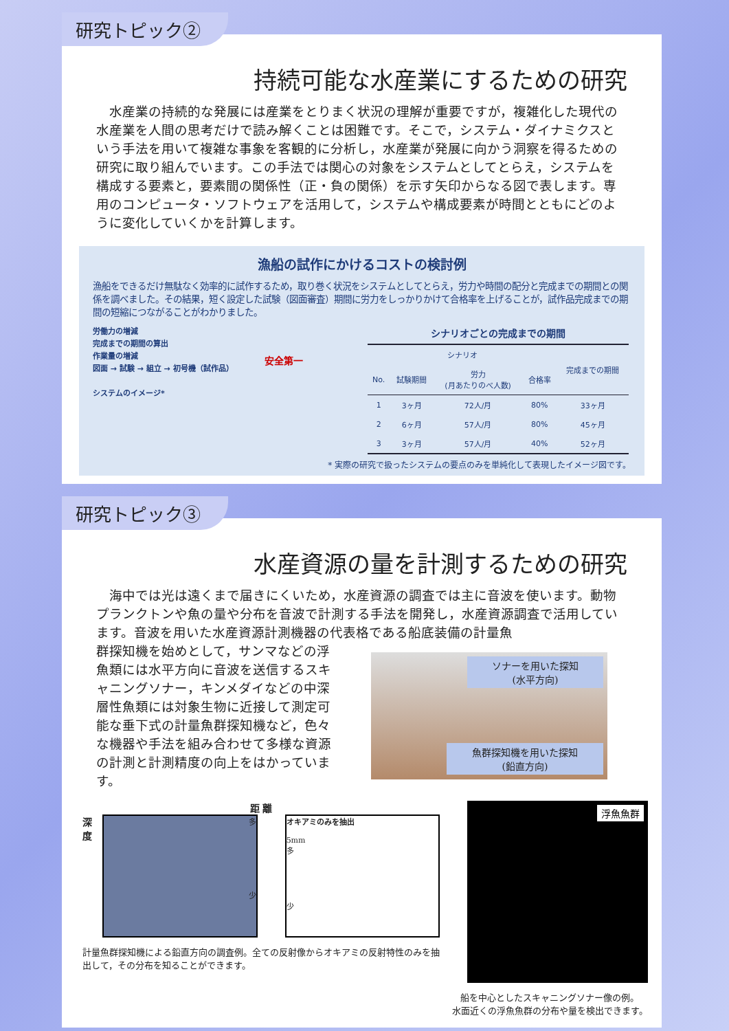研究トピック②
持続可能な水産業にするための研究
水産業の持続的な発展には産業をとりまく状況の理解が重要ですが，複雑化した現代の水産業を人間の思考だけで読み解くことは困難です。そこで，システム・ダイナミクスという手法を用いて複雑な事象を客観的に分析し，水産業が発展に向かう洞察を得るための研究に取り組んでいます。この手法では関心の対象をシステムとしてとらえ，システムを構成する要素と，要素間の関係性（正・負の関係）を示す矢印からなる図で表します。専用のコンピュータ・ソフトウェアを活用して，システムや構成要素が時間とともにどのように変化していくかを計算します。
漁船の試作にかけるコストの検討例
漁船をできるだけ無駄なく効率的に試作するため，取り巻く状況をシステムとしてとらえ，労力や時間の配分と完成までの期間との関係を調べました。その結果，短く設定した試験（図面審査）期間に労力をしっかりかけて合格率を上げることが，試作品完成までの期間の短縮につながることがわかりました。
労働力の増減
完成までの期間の算出
作業量の増減
図面 → 試験 → 組立 → 初号機（試作品）
システムのイメージ*
安全第一
シナリオごとの完成までの期間
| シナリオ | | | | 完成までの期間 |
| --- | --- | --- | --- | --- |
| No. | 試験期間 | 労力 (月あたりのべ人数) | 合格率 | |
| 1 | 3ヶ月 | 72人/月 | 80% | 33ヶ月 |
| 2 | 6ヶ月 | 57人/月 | 80% | 45ヶ月 |
| 3 | 3ヶ月 | 57人/月 | 40% | 52ヶ月 |
* 実際の研究で扱ったシステムの要点のみを単純化して表現したイメージ図です。
研究トピック③
水産資源の量を計測するための研究
海中では光は遠くまで届きにくいため，水産資源の調査では主に音波を使います。動物プランクトンや魚の量や分布を音波で計測する手法を開発し，水産資源調査で活用しています。音波を用いた水産資源計測機器の代表格である船底装備の計量魚
群探知機を始めとして，サンマなどの浮魚類には水平方向に音波を送信するスキャニングソナー，キンメダイなどの中深層性魚類には対象生物に近接して測定可能な垂下式の計量魚群探知機など，色々な機器や手法を組み合わせて多様な資源の計測と計測精度の向上をはかっています。
ソナーを用いた探知
(水平方向)
魚群探知機を用いた探知
(鉛直方向)
距 離
深度
多
少
オキアミのみを抽出
5mm
多
少
計量魚群探知機による鉛直方向の調査例。全ての反射像からオキアミの反射特性のみを抽出して，その分布を知ることができます。
浮魚魚群
船を中心としたスキャニングソナー像の例。
水面近くの浮魚魚群の分布や量を検出できます。